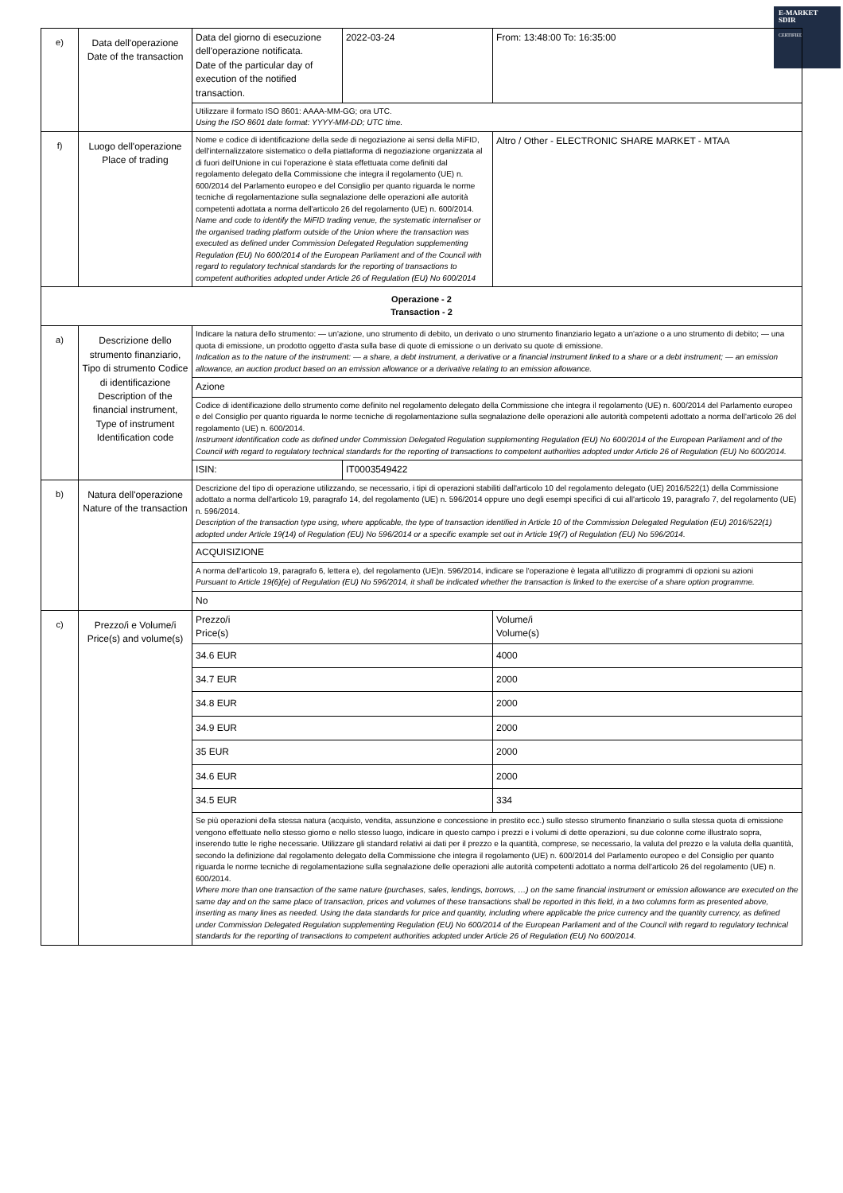E-MARKET
SDIR
CERTIFIED
| e) | Data dell'operazione Date of the transaction | Data del giorno di esecuzione dell'operazione notificata. Date of the particular day of execution of the notified transaction. | 2022-03-24 | From: 13:48:00 To: 16:35:00 |
| | | Utilizzare il formato ISO 8601: AAAA-MM-GG; ora UTC. Using the ISO 8601 date format: YYYY-MM-DD; UTC time. | | |
| f) | Luogo dell'operazione Place of trading | Nome e codice di identificazione della sede di negoziazione ai sensi della MiFID, dell'internalizzatore sistematico o della piattaforma di negoziazione organizzata al di fuori dell'Unione in cui l'operazione è stata effettuata come definiti dal regolamento delegato della Commissione che integra il regolamento (UE) n. 600/2014 del Parlamento europeo e del Consiglio per quanto riguarda le norme tecniche di regolamentazione sulla segnalazione delle operazioni alle autorità competenti adottata a norma dell'articolo 26 del regolamento (UE) n. 600/2014. Name and code to identify the MiFID trading venue, the systematic internaliser or the organised trading platform outside of the Union where the transaction was executed as defined under Commission Delegated Regulation supplementing Regulation (EU) No 600/2014 of the European Parliament and of the Council with regard to regulatory technical standards for the reporting of transactions to competent authorities adopted under Article 26 of Regulation (EU) No 600/2014 | | Altro / Other - ELECTRONIC SHARE MARKET - MTAA |
| Operazione - 2 Transaction - 2 | | | | |
| a) | Descrizione dello strumento finanziario, Tipo di strumento Codice di identificazione Description of the financial instrument, Type of instrument Identification code | Indicare la natura dello strumento: — un'azione, uno strumento di debito, un derivato o uno strumento finanziario legato a un'azione o a uno strumento di debito; — una quota di emissione, un prodotto oggetto d'asta sulla base di quote di emissione o un derivato su quote di emissione. Indication as to the nature of the instrument: — a share, a debt instrument, a derivative or a financial instrument linked to a share or a debt instrument; — an emission allowance, an auction product based on an emission allowance or a derivative relating to an emission allowance. | | |
| | | Azione | | |
| | | Codice di identificazione dello strumento come definito nel regolamento delegato della Commissione che integra il regolamento (UE) n. 600/2014 del Parlamento europeo e del Consiglio per quanto riguarda le norme tecniche di regolamentazione sulla segnalazione delle operazioni alle autorità competenti adottato a norma dell'articolo 26 del regolamento (UE) n. 600/2014. Instrument identification code as defined under Commission Delegated Regulation supplementing Regulation (EU) No 600/2014 of the European Parliament and of the Council with regard to regulatory technical standards for the reporting of transactions to competent authorities adopted under Article 26 of Regulation (EU) No 600/2014. | | |
| | | ISIN: | IT0003549422 | |
| b) | Natura dell'operazione Nature of the transaction | Descrizione del tipo di operazione utilizzando, se necessario, i tipi di operazioni stabiliti dall'articolo 10 del regolamento delegato (UE) 2016/522(1) della Commissione adottato a norma dell'articolo 19, paragrafo 14, del regolamento (UE) n. 596/2014 oppure uno degli esempi specifici di cui all'articolo 19, paragrafo 7, del regolamento (UE) n. 596/2014. Description of the transaction type using, where applicable, the type of transaction identified in Article 10 of the Commission Delegated Regulation (EU) 2016/522(1) adopted under Article 19(14) of Regulation (EU) No 596/2014 or a specific example set out in Article 19(7) of Regulation (EU) No 596/2014. | | |
| | | ACQUISIZIONE | | |
| | | A norma dell'articolo 19, paragrafo 6, lettera e), del regolamento (UE)n. 596/2014, indicare se l'operazione è legata all'utilizzo di programmi di opzioni su azioni Pursuant to Article 19(6)(e) of Regulation (EU) No 596/2014, it shall be indicated whether the transaction is linked to the exercise of a share option programme. | | |
| | | No | | |
| c) | Prezzo/i e Volume/i Price(s) and volume(s) | Prezzo/i Price(s) | | Volume/i Volume(s) |
| | | 34.6 EUR | | 4000 |
| | | 34.7 EUR | | 2000 |
| | | 34.8 EUR | | 2000 |
| | | 34.9 EUR | | 2000 |
| | | 35 EUR | | 2000 |
| | | 34.6 EUR | | 2000 |
| | | 34.5 EUR | | 334 |
| | | Se più operazioni della stessa natura (acquisto, vendita, assunzione e concessione in prestito ecc.) sullo stesso strumento finanziario o sulla stessa quota di emissione vengono effettuate nello stesso giorno e nello stesso luogo, indicare in questo campo i prezzi e i volumi di dette operazioni, su due colonne come illustrato sopra, inserendo tutte le righe necessarie. Utilizzare gli standard relativi ai dati per il prezzo e la quantità, comprese, se necessario, la valuta del prezzo e la valuta della quantità, secondo la definizione dal regolamento delegato della Commissione che integra il regolamento (UE) n. 600/2014 del Parlamento europeo e del Consiglio per quanto riguarda le norme tecniche di regolamentazione sulla segnalazione delle operazioni alle autorità competenti adottato a norma dell'articolo 26 del regolamento (UE) n. 600/2014. Where more than one transaction of the same nature (purchases, sales, lendings, borrows, …) on the same financial instrument or emission allowance are executed on the same day and on the same place of transaction, prices and volumes of these transactions shall be reported in this field, in a two columns form as presented above, inserting as many lines as needed. Using the data standards for price and quantity, including where applicable the price currency and the quantity currency, as defined under Commission Delegated Regulation supplementing Regulation (EU) No 600/2014 of the European Parliament and of the Council with regard to regulatory technical standards for the reporting of transactions to competent authorities adopted under Article 26 of Regulation (EU) No 600/2014. | | |